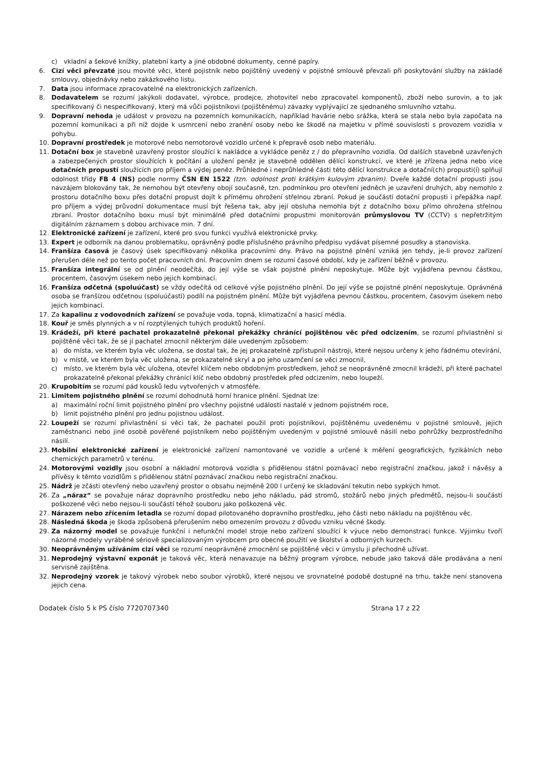c) vkladní a šekové knížky, platební karty a jiné obdobné dokumenty, cenné papíry.
6. Cizí věci převzaté jsou movité věci, které pojistník nebo pojištěný uvedený v pojistné smlouvě převzali při poskytování služby na základě smlouvy, objednávky nebo zakázkového listu.
7. Data jsou informace zpracovatelné na elektronických zařízeních.
8. Dodavatelem se rozumí jakýkoli dodavatel, výrobce, prodejce, zhotovitel nebo zpracovatel komponentů, zboží nebo surovin, a to jak specifikovaný či nespecifikovaný, který má vůči pojistníkovi (pojištěnému) závazky vyplývající ze sjednaného smluvního vztahu.
9. Dopravní nehoda je událost v provozu na pozemních komunikacích, například havárie nebo srážka, která se stala nebo byla započata na pozemní komunikaci a při níž dojde k usmrcení nebo zranění osoby nebo ke škodě na majetku v přímé souvislosti s provozem vozidla v pohybu.
10. Dopravní prostředek je motorové nebo nemotorové vozidlo určené k přepravě osob nebo materiálu.
11. Dotační box je stavebně uzavřený prostor sloužící k nakládce a vykládce peněz z / do přepravního vozidla. Od dalších stavebně uzavřených a zabezpečených prostor sloužících k počítání a uložení peněz je stavebně oddělen dělící konstrukcí, ve které je zřízena jedna nebo více dotačních propustí sloužících pro příjem a výdej peněz. Průhledné i neprůhledné části této dělící konstrukce a dotační(ch) propusti(í) splňují odolnost třídy FB 4 (NS) podle normy ČSN EN 1522 (tzn. odolnost proti krátkým kulovým zbraním). Dveře každé dotační propusti jsou navzájem blokovány tak, že nemohou být otevřeny obojí současně, tzn. podmínkou pro otevření jedněch je uzavření druhých, aby nemohlo z prostoru dotačního boxu přes dotační propust dojít k přímému ohrožení střelnou zbraní. Pokud je součástí dotační propusti i přepážka např. pro příjem a výdej průvodní dokumentace musí být řešena tak, aby její obsluha nemohla být z dotačního boxu přímo ohrožena střelnou zbraní. Prostor dotačního boxu musí být minimálně před dotačními propustmi monitorován průmyslovou TV (CCTV) s nepřetržitým digitálním záznamem s dobou archivace min. 7 dní.
12. Elektronické zařízení je zařízení, které pro svou funkci využívá elektronické prvky.
13. Expert je odborník na danou problematiku, oprávněný podle příslušného právního předpisu vydávat písemné posudky a stanoviska.
14. Franšíza časová je časový úsek specifikovaný několika pracovními dny. Právo na pojistné plnění vzniká jen tehdy, je-li provoz zařízení přerušen déle než po tento počet pracovních dní. Pracovním dnem se rozumí časové období, kdy je zařízení běžně v provozu.
15. Franšíza integrální se od plnění neodečítá, do její výše se však pojistné plnění neposkytuje. Může být vyjádřena pevnou částkou, procentem, časovým úsekem nebo jejich kombinací.
16. Franšíza odčetná (spoluúčast) se vždy odečítá od celkové výše pojistného plnění. Do její výše se pojistné plnění neposkytuje. Oprávněná osoba se franšízou odčetnou (spoluúčastí) podílí na pojistném plnění. Může být vyjádřena pevnou částkou, procentem, časovým úsekem nebo jejich kombinací.
17. Za kapalinu z vodovodních zařízení se považuje voda, topná, klimatizační a hasicí média.
18. Kouř je směs plynných a v ní rozptýlených tuhých produktů hoření.
19. Krádeží, při které pachatel prokazatelně překonal překážky chránící pojištěnou věc před odcizením, se rozumí přivlastnění si pojištěné věci tak, že se jí pachatel zmocnil některým dále uvedeným způsobem:
a) do místa, ve kterém byla věc uložena, se dostal tak, že jej prokazatelně zpřístupnil nástroji, které nejsou určeny k jeho řádnému otevírání,
b) v místě, ve kterém byla věc uložena, se prokazatelně skryl a po jeho uzamčení se věci zmocnil,
c) místo, ve kterém byla věc uložena, otevřel klíčem nebo obdobným prostředkem, jehož se neoprávněně zmocnil krádeží, při které pachatel prokazatelně překonal překážky chránící klíč nebo obdobný prostředek před odcizením, nebo loupeží.
20. Krupobitím se rozumí pád kousků ledu vytvořených v atmosféře.
21. Limitem pojistného plnění se rozumí dohodnutá horní hranice plnění. Sjednat lze:
a) maximální roční limit pojistného plnění pro všechny pojistné události nastalé v jednom pojistném roce,
b) limit pojistného plnění pro jednu pojistnou událost.
22. Loupeží se rozumí přivlastnění si věci tak, že pachatel použil proti pojistníkovi, pojištěnému uvedenému v pojistné smlouvě, jejich zaměstnanci nebo jiné osobě pověřené pojistníkem nebo pojištěným uvedeným v pojistné smlouvě násilí nebo pohrůžky bezprostředního násilí.
23. Mobilní elektronické zařízení je elektronické zařízení namontované ve vozidle a určené k měření geografických, fyzikálních nebo chemických parametrů v terénu.
24. Motorovými vozidly jsou osobní a nákladní motorová vozidla s přidělenou státní poznávací nebo registrační značkou, jakož i návěsy a přívěsy k těmto vozidlům s přidělenou státní poznávací značkou nebo registrační značkou.
25. Nádrž je zčásti otevřený nebo uzavřený prostor o obsahu nejméně 200 l určený ke skladování tekutin nebo sypkých hmot.
26. Za „náraz“ se považuje náraz dopravního prostředku nebo jeho nákladu, pád stromů, stožárů nebo jiných předmětů, nejsou-li součástí poškozené věci nebo nejsou-li součástí téhož souboru jako poškozená věc.
27. Nárazem nebo zřícením letadla se rozumí dopad pilotovaného dopravního prostředku, jeho části nebo nákladu na pojištěnou věc.
28. Následná škoda je škoda způsobená přerušením nebo omezením provozu z důvodu vzniku věcné škody.
29. Za názorný model se považuje funkční i nefunkční model stroje nebo zařízení sloužící k výuce nebo demonstraci funkce. Výjimku tvoří názorné modely vyráběné sériově specializovaným výrobcem pro obecné použití ve školství a odborných kurzech.
30. Neoprávněným užíváním cizí věci se rozumí neoprávněné zmocnění se pojištěné věci v úmyslu ji přechodně užívat.
31. Neprodejný výstavní exponát je taková věc, která nenavazuje na běžný program výrobce, nebude jako taková dále prodávána a není servisně zajištěna.
32. Neprodejný vzorek je takový výrobek nebo soubor výrobků, které nejsou ve srovnatelné podobě dostupné na trhu, takže není stanovena jejich cena.
Dodatek číslo 5 k PS číslo 7720707340 Strana 17 z 22